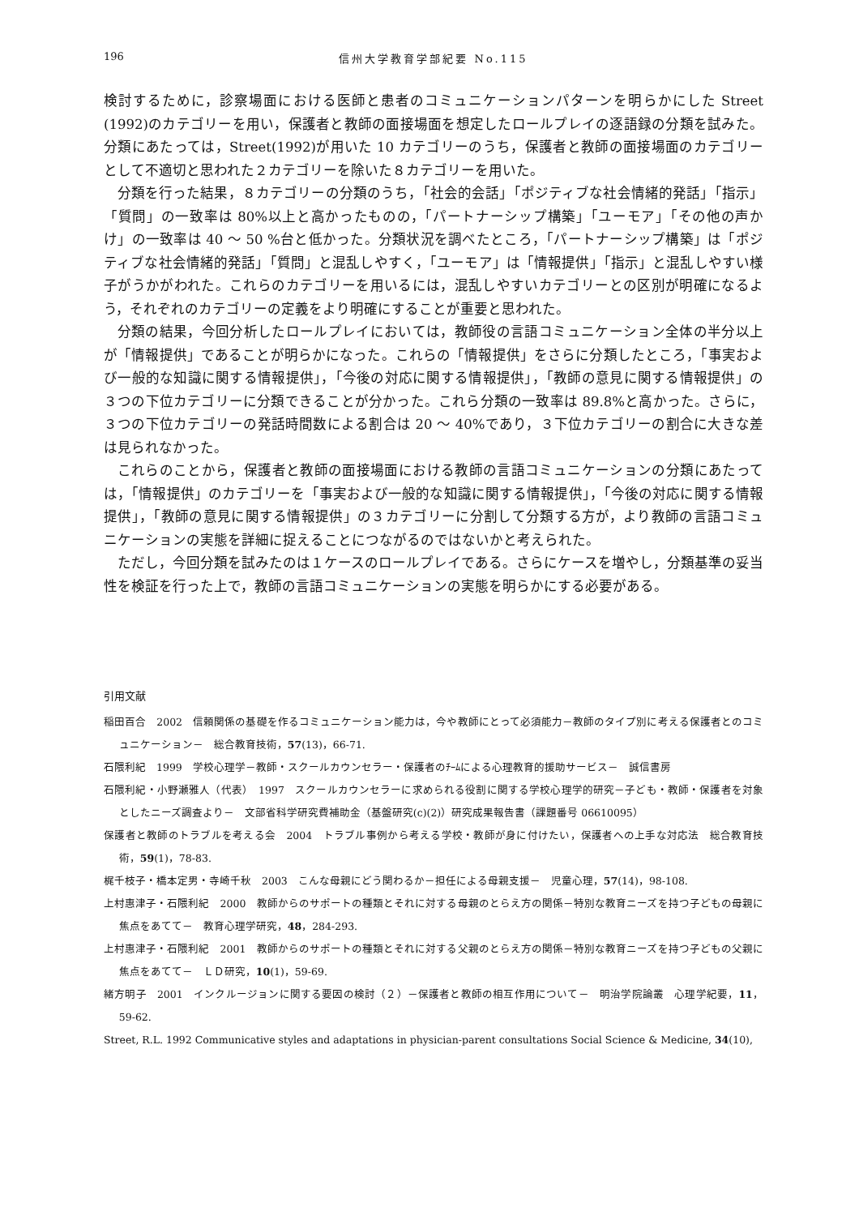196 信州大学教育学部紀要 No.115
検討するために，診察場面における医師と患者のコミュニケーションパターンを明らかにした Street (1992)のカテゴリーを用い，保護者と教師の面接場面を想定したロールプレイの逐語録の分類を試みた。分類にあたっては，Street(1992)が用いた 10 カテゴリーのうち，保護者と教師の面接場面のカテゴリーとして不適切と思われた２カテゴリーを除いた８カテゴリーを用いた。
分類を行った結果，８カテゴリーの分類のうち，「社会的会話」「ポジティブな社会情緒的発話」「指示」「質問」の一致率は 80%以上と高かったものの，「パートナーシップ構築」「ユーモア」「その他の声かけ」の一致率は 40 ～ 50 %台と低かった。分類状況を調べたところ，「パートナーシップ構築」は「ポジティブな社会情緒的発話」「質問」と混乱しやすく，「ユーモア」は「情報提供」「指示」と混乱しやすい様子がうかがわれた。これらのカテゴリーを用いるには，混乱しやすいカテゴリーとの区別が明確になるよう，それぞれのカテゴリーの定義をより明確にすることが重要と思われた。
分類の結果，今回分析したロールプレイにおいては，教師役の言語コミュニケーション全体の半分以上が「情報提供」であることが明らかになった。これらの「情報提供」をさらに分類したところ，「事実および一般的な知識に関する情報提供」，「今後の対応に関する情報提供」，「教師の意見に関する情報提供」の３つの下位カテゴリーに分類できることが分かった。これら分類の一致率は 89.8%と高かった。さらに，３つの下位カテゴリーの発話時間数による割合は 20 ～ 40%であり，３下位カテゴリーの割合に大きな差は見られなかった。
これらのことから，保護者と教師の面接場面における教師の言語コミュニケーションの分類にあたっては，「情報提供」のカテゴリーを「事実および一般的な知識に関する情報提供」，「今後の対応に関する情報提供」，「教師の意見に関する情報提供」の３カテゴリーに分割して分類する方が，より教師の言語コミュニケーションの実態を詳細に捉えることにつながるのではないかと考えられた。
ただし，今回分類を試みたのは１ケースのロールプレイである。さらにケースを増やし，分類基準の妥当性を検証を行った上で，教師の言語コミュニケーションの実態を明らかにする必要がある。
引用文献
稲田百合　2002　信頼関係の基礎を作るコミュニケーション能力は，今や教師にとって必須能力－教師のタイプ別に考える保護者とのコミュニケーション－　総合教育技術，57(13)，66-71.
石隈利紀　1999　学校心理学－教師・スクールカウンセラー・保護者のﾁｰﾑによる心理教育的援助サービス－　誠信書房
石隈利紀・小野瀬雅人（代表）　1997　スクールカウンセラーに求められる役割に関する学校心理学的研究－子ども・教師・保護者を対象としたニーズ調査より－　文部省科学研究費補助金（基盤研究(c)(2)）研究成果報告書（課題番号 06610095）
保護者と教師のトラブルを考える会　2004　トラブル事例から考える学校・教師が身に付けたい，保護者への上手な対応法　総合教育技術，59(1)，78-83.
梶千枝子・橋本定男・寺崎千秋　2003　こんな母親にどう関わるか－担任による母親支援－　児童心理，57(14)，98-108.
上村惠津子・石隈利紀　2000　教師からのサポートの種類とそれに対する母親のとらえ方の関係－特別な教育ニーズを持つ子どもの母親に焦点をあてて－　教育心理学研究，48，284-293.
上村惠津子・石隈利紀　2001　教師からのサポートの種類とそれに対する父親のとらえ方の関係－特別な教育ニーズを持つ子どもの父親に焦点をあてて－　ＬＤ研究，10(1)，59-69.
緒方明子　2001　インクルージョンに関する要因の検討（２）－保護者と教師の相互作用について－　明治学院論叢　心理学紀要，11，59-62.
Street, R.L. 1992 Communicative styles and adaptations in physician-parent consultations Social Science & Medicine, 34(10),